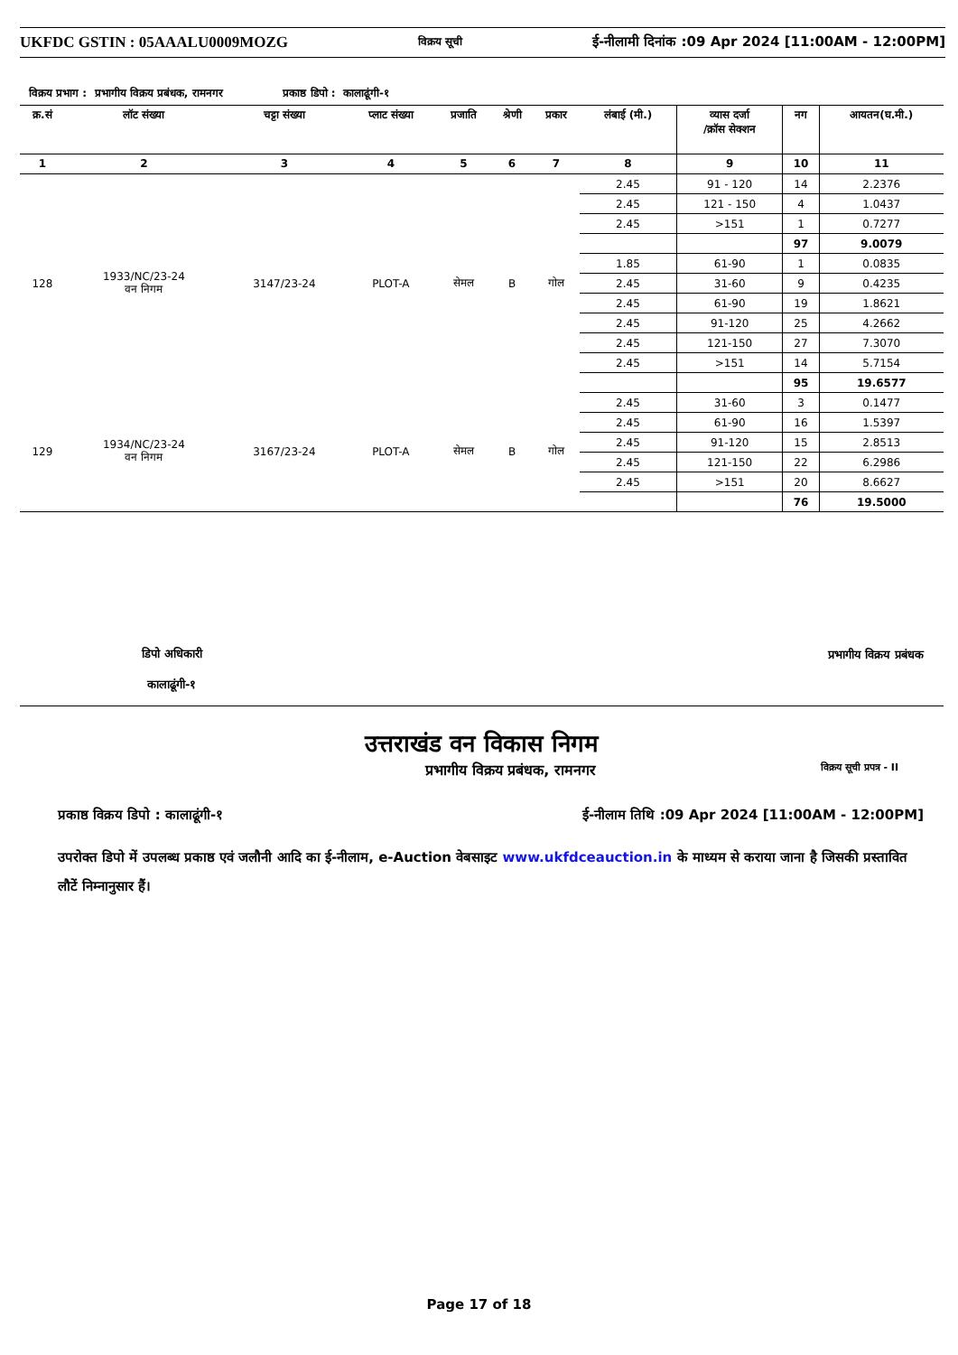UKFDC GSTIN : 05AAALU0009MOZG विक्रय सूची ई-नीलामी दिनांक :09 Apr 2024 [11:00AM - 12:00PM]
विक्रय प्रभाग : प्रभागीय विक्रय प्रबंधक, रामनगर प्रकाष्ठ डिपो : कालाढूंगी-१
| क्र.सं | लॉट संख्या | चट्टा संख्या | प्लाट संख्या | प्रजाति | श्रेणी | प्रकार | लंबाई (मी.) | व्यास दर्जा /क्रॉस सेक्शन | नग | आयतन(घ.मी.) |
| --- | --- | --- | --- | --- | --- | --- | --- | --- | --- | --- |
| 1 | 2 | 3 | 4 | 5 | 6 | 7 | 8 | 9 | 10 | 11 |
| 128 | 1933/NC/23-24 वन निगम | 3147/23-24 | PLOT-A | सेमल | B | गोल | 2.45 | 91 - 120 | 14 | 2.2376 |
| | | | | | | | 2.45 | 121 - 150 | 4 | 1.0437 |
| | | | | | | | 2.45 | >151 | 1 | 0.7277 |
| | | | | | | | | | 97 | 9.0079 |
| | | | | | | | 1.85 | 61-90 | 1 | 0.0835 |
| | | | | | | | 2.45 | 31-60 | 9 | 0.4235 |
| | | | | | | | 2.45 | 61-90 | 19 | 1.8621 |
| | | | | | | | 2.45 | 91-120 | 25 | 4.2662 |
| | | | | | | | 2.45 | 121-150 | 27 | 7.3070 |
| | | | | | | | 2.45 | >151 | 14 | 5.7154 |
| | | | | | | | | | 95 | 19.6577 |
| 129 | 1934/NC/23-24 वन निगम | 3167/23-24 | PLOT-A | सेमल | B | गोल | 2.45 | 31-60 | 3 | 0.1477 |
| | | | | | | | 2.45 | 61-90 | 16 | 1.5397 |
| | | | | | | | 2.45 | 91-120 | 15 | 2.8513 |
| | | | | | | | 2.45 | 121-150 | 22 | 6.2986 |
| | | | | | | | 2.45 | >151 | 20 | 8.6627 |
| | | | | | | | | | 76 | 19.5000 |
डिपो अधिकारी
कालाढूंगी-१
प्रभागीय विक्रय प्रबंधक
उत्तराखंड वन विकास निगम
प्रभागीय विक्रय प्रबंधक, रामनगर विक्रय सूची प्रपत्र - II
प्रकाष्ठ विक्रय डिपो : कालाढूंगी-१ ई-नीलाम तिथि :09 Apr 2024 [11:00AM - 12:00PM]
उपरोक्त डिपो में उपलब्ध प्रकाष्ठ एवं जलौनी आदि का ई-नीलाम, e-Auction वेबसाइट www.ukfdceauction.in के माध्यम से कराया जाना है जिसकी प्रस्तावित लौटें निम्नानुसार हैं।
Page 17 of 18